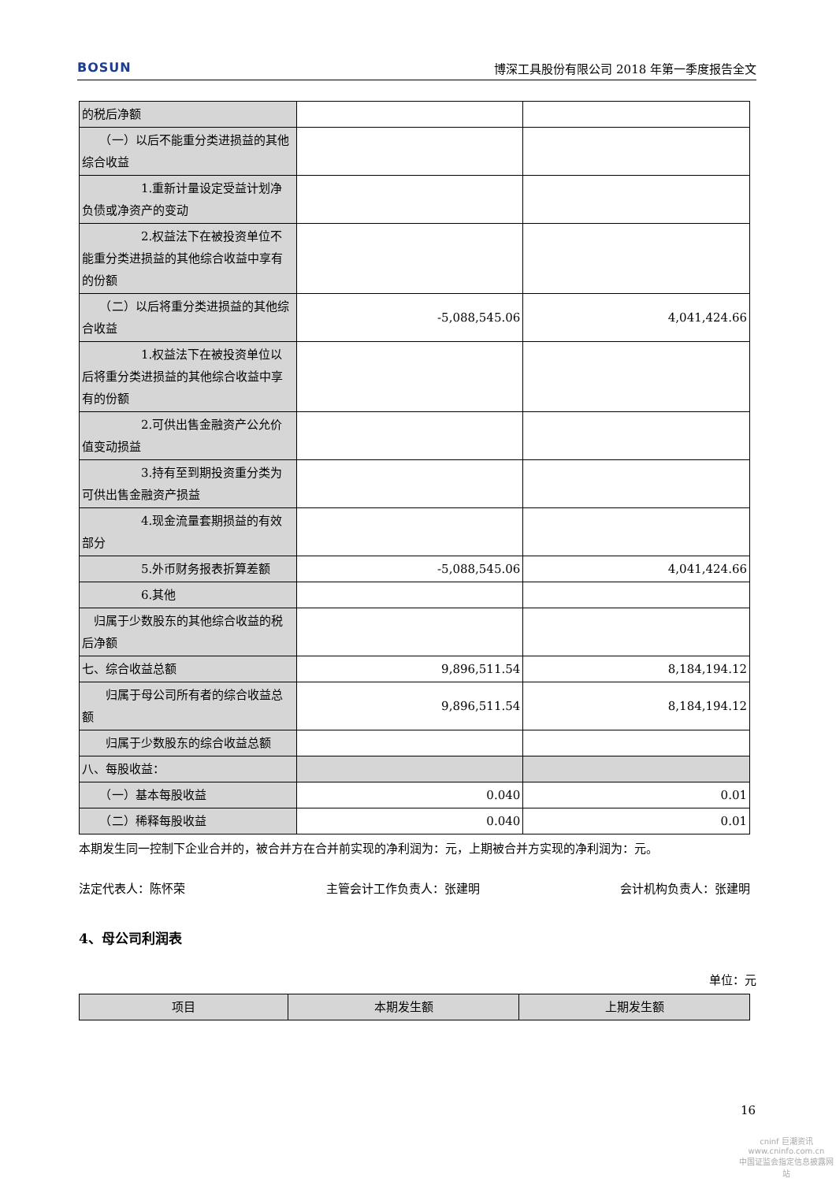BOSUN 博深工具股份有限公司 2018 年第一季度报告全文
| 的税后净额 | | |
| （一）以后不能重分类进损益的其他综合收益 | | |
| 1.重新计量设定受益计划净负债或净资产的变动 | | |
| 2.权益法下在被投资单位不能重分类进损益的其他综合收益中享有的份额 | | |
| （二）以后将重分类进损益的其他综合收益 | -5,088,545.06 | 4,041,424.66 |
| 1.权益法下在被投资单位以后将重分类进损益的其他综合收益中享有的份额 | | |
| 2.可供出售金融资产公允价值变动损益 | | |
| 3.持有至到期投资重分类为可供出售金融资产损益 | | |
| 4.现金流量套期损益的有效部分 | | |
| 5.外币财务报表折算差额 | -5,088,545.06 | 4,041,424.66 |
| 6.其他 | | |
| 归属于少数股东的其他综合收益的税后净额 | | |
| 七、综合收益总额 | 9,896,511.54 | 8,184,194.12 |
| 归属于母公司所有者的综合收益总额 | 9,896,511.54 | 8,184,194.12 |
| 归属于少数股东的综合收益总额 | | |
| 八、每股收益： | | |
| （一）基本每股收益 | 0.040 | 0.01 |
| （二）稀释每股收益 | 0.040 | 0.01 |
本期发生同一控制下企业合并的，被合并方在合并前实现的净利润为：元，上期被合并方实现的净利润为：元。
法定代表人：陈怀荣 主管会计工作负责人：张建明 会计机构负责人：张建明
4、母公司利润表
单位：元
| 项目 | 本期发生额 | 上期发生额 |
| --- | --- | --- |
16
cninf 巨潮资讯
www.cninfo.com.cn
中国证监会指定信息披露网站